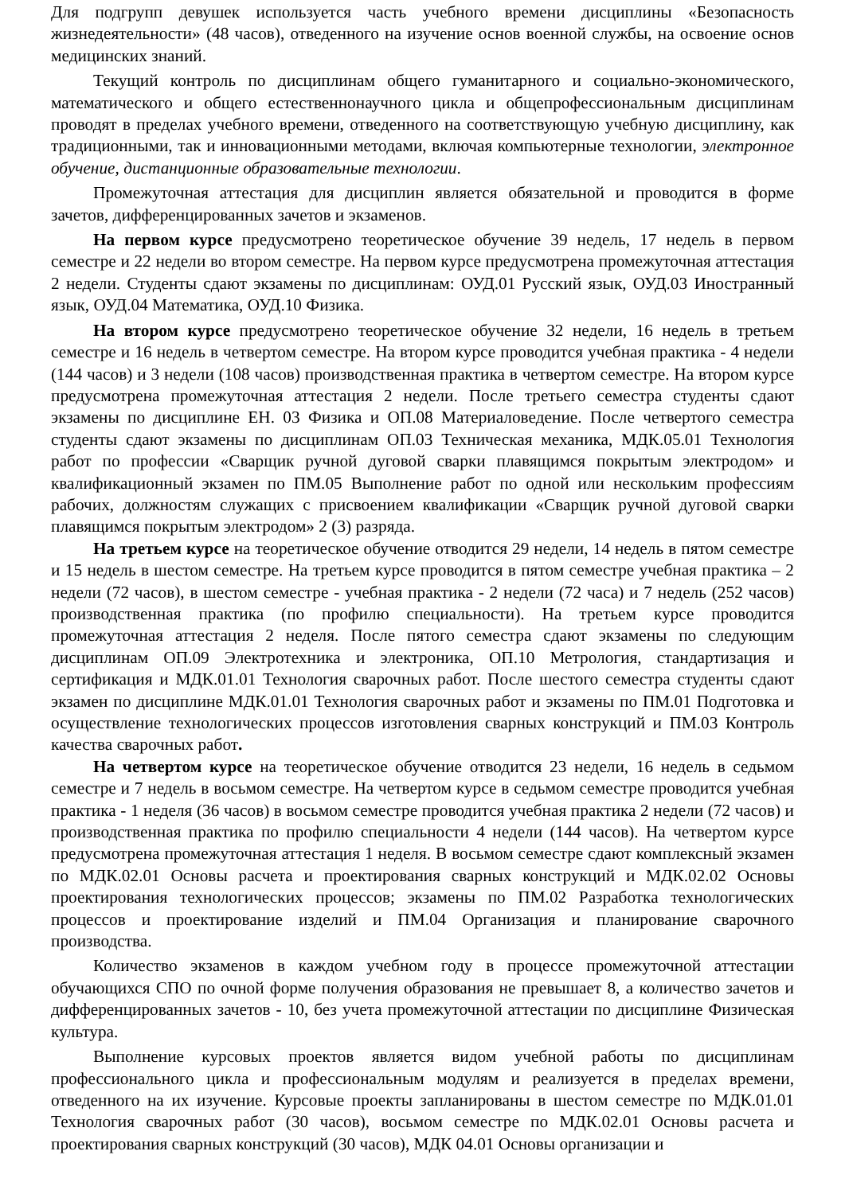Для подгрупп девушек используется часть учебного времени дисциплины «Безопасность жизнедеятельности» (48 часов), отведенного на изучение основ военной службы, на освоение основ медицинских знаний.
Текущий контроль по дисциплинам общего гуманитарного и социально-экономического, математического и общего естественнонаучного цикла и общепрофессиональным дисциплинам проводят в пределах учебного времени, отведенного на соответствующую учебную дисциплину, как традиционными, так и инновационными методами, включая компьютерные технологии, электронное обучение, дистанционные образовательные технологии.
Промежуточная аттестация для дисциплин является обязательной и проводится в форме зачетов, дифференцированных зачетов и экзаменов.
На первом курсе предусмотрено теоретическое обучение 39 недель, 17 недель в первом семестре и 22 недели во втором семестре. На первом курсе предусмотрена промежуточная аттестация 2 недели. Студенты сдают экзамены по дисциплинам: ОУД.01 Русский язык, ОУД.03 Иностранный язык, ОУД.04 Математика, ОУД.10 Физика.
На втором курсе предусмотрено теоретическое обучение 32 недели, 16 недель в третьем семестре и 16 недель в четвертом семестре. На втором курсе проводится учебная практика - 4 недели (144 часов) и 3 недели (108 часов) производственная практика в четвертом семестре. На втором курсе предусмотрена промежуточная аттестация 2 недели. После третьего семестра студенты сдают экзамены по дисциплине ЕН. 03 Физика и ОП.08 Материаловедение. После четвертого семестра студенты сдают экзамены по дисциплинам ОП.03 Техническая механика, МДК.05.01 Технология работ по профессии «Сварщик ручной дуговой сварки плавящимся покрытым электродом» и квалификационный экзамен по ПМ.05 Выполнение работ по одной или нескольким профессиям рабочих, должностям служащих с присвоением квалификации «Сварщик ручной дуговой сварки плавящимся покрытым электродом» 2 (3) разряда.
На третьем курсе на теоретическое обучение отводится 29 недели, 14 недель в пятом семестре и 15 недель в шестом семестре. На третьем курсе проводится в пятом семестре учебная практика – 2 недели (72 часов), в шестом семестре - учебная практика - 2 недели (72 часа) и 7 недель (252 часов) производственная практика (по профилю специальности). На третьем курсе проводится промежуточная аттестация 2 неделя. После пятого семестра сдают экзамены по следующим дисциплинам ОП.09 Электротехника и электроника, ОП.10 Метрология, стандартизация и сертификация и МДК.01.01 Технология сварочных работ. После шестого семестра студенты сдают экзамен по дисциплине МДК.01.01 Технология сварочных работ и экзамены по ПМ.01 Подготовка и осуществление технологических процессов изготовления сварных конструкций и ПМ.03 Контроль качества сварочных работ.
На четвертом курсе на теоретическое обучение отводится 23 недели, 16 недель в седьмом семестре и 7 недель в восьмом семестре. На четвертом курсе в седьмом семестре проводится учебная практика - 1 неделя (36 часов) в восьмом семестре проводится учебная практика 2 недели (72 часов) и производственная практика по профилю специальности 4 недели (144 часов). На четвертом курсе предусмотрена промежуточная аттестация 1 неделя. В восьмом семестре сдают комплексный экзамен по МДК.02.01 Основы расчета и проектирования сварных конструкций и МДК.02.02 Основы проектирования технологических процессов; экзамены по ПМ.02 Разработка технологических процессов и проектирование изделий и ПМ.04 Организация и планирование сварочного производства.
Количество экзаменов в каждом учебном году в процессе промежуточной аттестации обучающихся СПО по очной форме получения образования не превышает 8, а количество зачетов и дифференцированных зачетов - 10, без учета промежуточной аттестации по дисциплине Физическая культура.
Выполнение курсовых проектов является видом учебной работы по дисциплинам профессионального цикла и профессиональным модулям и реализуется в пределах времени, отведенного на их изучение. Курсовые проекты запланированы в шестом семестре по МДК.01.01 Технология сварочных работ (30 часов), восьмом семестре по МДК.02.01 Основы расчета и проектирования сварных конструкций (30 часов), МДК 04.01 Основы организации и